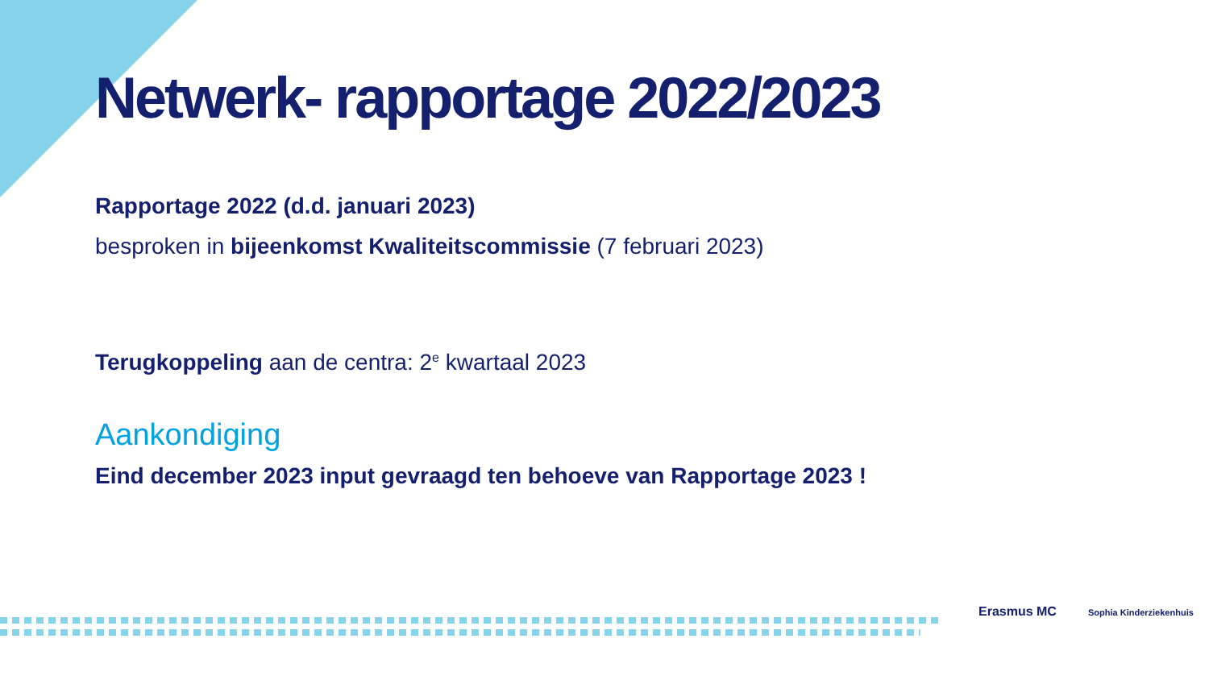Netwerk- rapportage 2022/2023
Rapportage 2022 (d.d. januari 2023)
besproken in bijeenkomst Kwaliteitscommissie (7 februari 2023)
Terugkoppeling aan de centra: 2<sup>e</sup> kwartaal 2023
Aankondiging
Eind december 2023 input gevraagd ten behoeve van Rapportage 2023 !
Erasmus MC Sophia Kinderziekenhuis